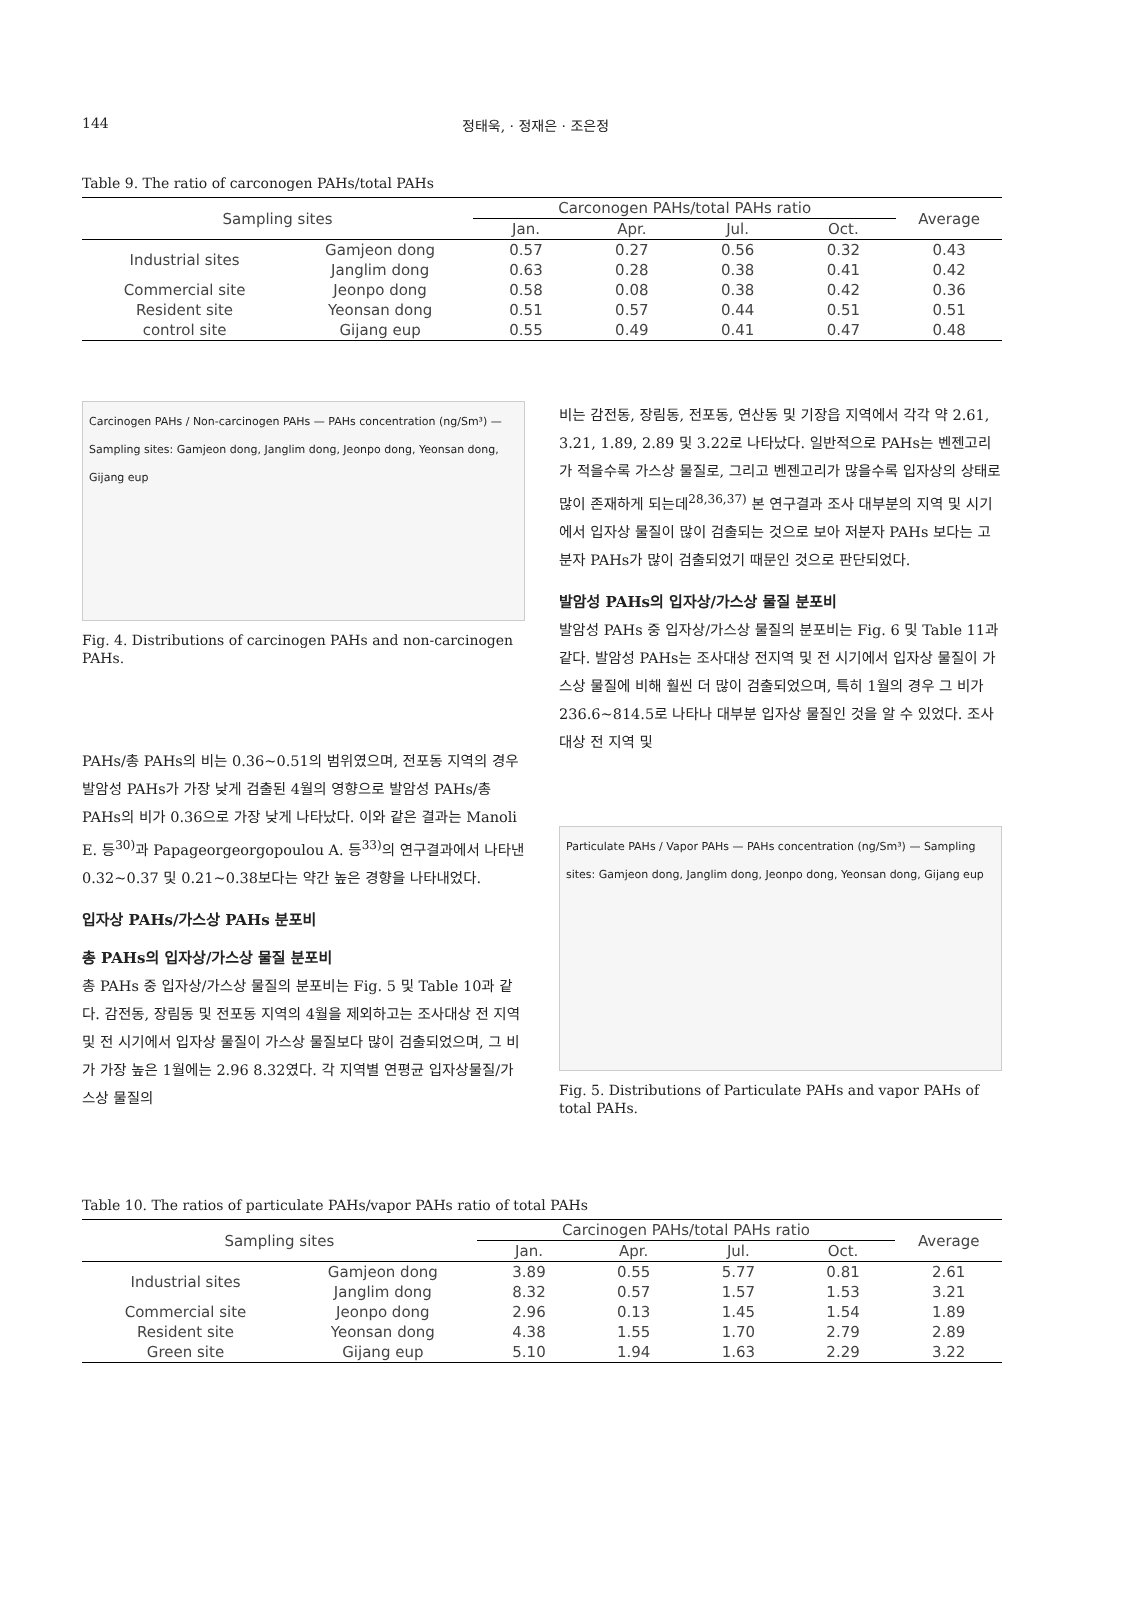144 정태욱, · 정재은 · 조은정
Table 9. The ratio of carconogen PAHs/total PAHs
| Sampling sites | | Carconogen PAHs/total PAHs ratio | | | | Average |
| --- | --- | --- | --- | --- | --- | --- |
| | | Jan. | Apr. | Jul. | Oct. | |
| Industrial sites | Gamjeon dong | 0.57 | 0.27 | 0.56 | 0.32 | 0.43 |
| | Janglim dong | 0.63 | 0.28 | 0.38 | 0.41 | 0.42 |
| Commercial site | Jeonpo dong | 0.58 | 0.08 | 0.38 | 0.42 | 0.36 |
| Resident site | Yeonsan dong | 0.51 | 0.57 | 0.44 | 0.51 | 0.51 |
| control site | Gijang eup | 0.55 | 0.49 | 0.41 | 0.47 | 0.48 |
Carcinogen PAHs / Non-carcinogen PAHs — PAHs concentration (ng/Sm³) — Sampling sites: Gamjeon dong, Janglim dong, Jeonpo dong, Yeonsan dong, Gijang eup
Fig. 4. Distributions of carcinogen PAHs and non-carcinogen PAHs.
PAHs/총 PAHs의 비는 0.36~0.51의 범위였으며, 전포동 지역의 경우 발암성 PAHs가 가장 낮게 검출된 4월의 영향으로 발암성 PAHs/총 PAHs의 비가 0.36으로 가장 낮게 나타났다. 이와 같은 결과는 Manoli E. 등<sup>30)</sup>과 Papageorgeorgopoulou A. 등<sup>33)</sup>의 연구결과에서 나타낸 0.32~0.37 및 0.21~0.38보다는 약간 높은 경향을 나타내었다.
입자상 PAHs/가스상 PAHs 분포비
총 PAHs의 입자상/가스상 물질 분포비
총 PAHs 중 입자상/가스상 물질의 분포비는 Fig. 5 및 Table 10과 같다. 감전동, 장림동 및 전포동 지역의 4월을 제외하고는 조사대상 전 지역 및 전 시기에서 입자상 물질이 가스상 물질보다 많이 검출되었으며, 그 비가 가장 높은 1월에는 2.96 8.32였다. 각 지역별 연평균 입자상물질/가스상 물질의
비는 감전동, 장림동, 전포동, 연산동 및 기장읍 지역에서 각각 약 2.61, 3.21, 1.89, 2.89 및 3.22로 나타났다. 일반적으로 PAHs는 벤젠고리가 적을수록 가스상 물질로, 그리고 벤젠고리가 많을수록 입자상의 상태로 많이 존재하게 되는데<sup>28,36,37)</sup> 본 연구결과 조사 대부분의 지역 및 시기에서 입자상 물질이 많이 검출되는 것으로 보아 저분자 PAHs 보다는 고분자 PAHs가 많이 검출되었기 때문인 것으로 판단되었다.
발암성 PAHs의 입자상/가스상 물질 분포비
발암성 PAHs 중 입자상/가스상 물질의 분포비는 Fig. 6 및 Table 11과 같다. 발암성 PAHs는 조사대상 전지역 및 전 시기에서 입자상 물질이 가스상 물질에 비해 훨씬 더 많이 검출되었으며, 특히 1월의 경우 그 비가 236.6~814.5로 나타나 대부분 입자상 물질인 것을 알 수 있었다. 조사대상 전 지역 및
Particulate PAHs / Vapor PAHs — PAHs concentration (ng/Sm³) — Sampling sites: Gamjeon dong, Janglim dong, Jeonpo dong, Yeonsan dong, Gijang eup
Fig. 5. Distributions of Particulate PAHs and vapor PAHs of total PAHs.
Table 10. The ratios of particulate PAHs/vapor PAHs ratio of total PAHs
| Sampling sites | | Carcinogen PAHs/total PAHs ratio | | | | Average |
| --- | --- | --- | --- | --- | --- | --- |
| | | Jan. | Apr. | Jul. | Oct. | |
| Industrial sites | Gamjeon dong | 3.89 | 0.55 | 5.77 | 0.81 | 2.61 |
| | Janglim dong | 8.32 | 0.57 | 1.57 | 1.53 | 3.21 |
| Commercial site | Jeonpo dong | 2.96 | 0.13 | 1.45 | 1.54 | 1.89 |
| Resident site | Yeonsan dong | 4.38 | 1.55 | 1.70 | 2.79 | 2.89 |
| Green site | Gijang eup | 5.10 | 1.94 | 1.63 | 2.29 | 3.22 |